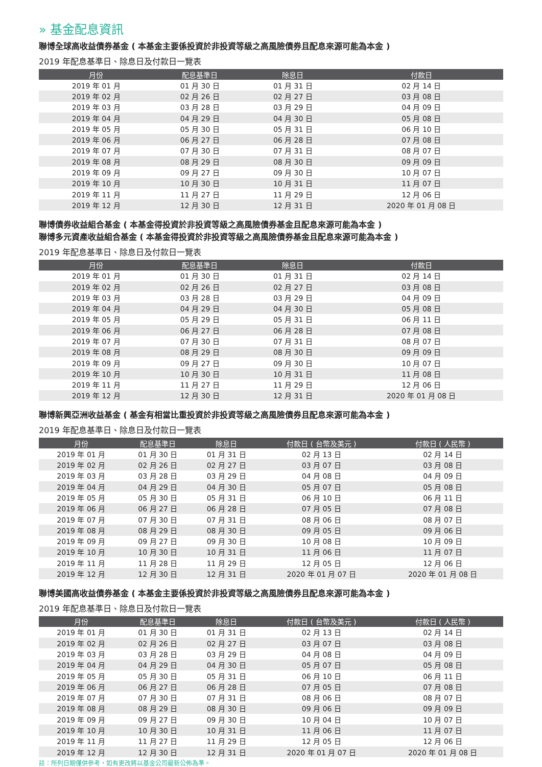» 基金配息資訊
聯博全球高收益債券基金 ( 本基金主要係投資於非投資等級之高風險債券且配息來源可能為本金 )
2019 年配息基準日、除息日及付款日一覽表
| 月份 | 配息基準日 | 除息日 | 付款日 |
| --- | --- | --- | --- |
| 2019 年 01 月 | 01 月 30 日 | 01 月 31 日 | 02 月 14 日 |
| 2019 年 02 月 | 02 月 26 日 | 02 月 27 日 | 03 月 08 日 |
| 2019 年 03 月 | 03 月 28 日 | 03 月 29 日 | 04 月 09 日 |
| 2019 年 04 月 | 04 月 29 日 | 04 月 30 日 | 05 月 08 日 |
| 2019 年 05 月 | 05 月 30 日 | 05 月 31 日 | 06 月 10 日 |
| 2019 年 06 月 | 06 月 27 日 | 06 月 28 日 | 07 月 08 日 |
| 2019 年 07 月 | 07 月 30 日 | 07 月 31 日 | 08 月 07 日 |
| 2019 年 08 月 | 08 月 29 日 | 08 月 30 日 | 09 月 09 日 |
| 2019 年 09 月 | 09 月 27 日 | 09 月 30 日 | 10 月 07 日 |
| 2019 年 10 月 | 10 月 30 日 | 10 月 31 日 | 11 月 07 日 |
| 2019 年 11 月 | 11 月 27 日 | 11 月 29 日 | 12 月 06 日 |
| 2019 年 12 月 | 12 月 30 日 | 12 月 31 日 | 2020 年 01 月 08 日 |
聯博債券收益組合基金 ( 本基金得投資於非投資等級之高風險債券基金且配息來源可能為本金 )
聯博多元資產收益組合基金 ( 本基金得投資於非投資等級之高風險債券基金且配息來源可能為本金 )
2019 年配息基準日、除息日及付款日一覽表
| 月份 | 配息基準日 | 除息日 | 付款日 |
| --- | --- | --- | --- |
| 2019 年 01 月 | 01 月 30 日 | 01 月 31 日 | 02 月 14 日 |
| 2019 年 02 月 | 02 月 26 日 | 02 月 27 日 | 03 月 08 日 |
| 2019 年 03 月 | 03 月 28 日 | 03 月 29 日 | 04 月 09 日 |
| 2019 年 04 月 | 04 月 29 日 | 04 月 30 日 | 05 月 08 日 |
| 2019 年 05 月 | 05 月 29 日 | 05 月 31 日 | 06 月 11 日 |
| 2019 年 06 月 | 06 月 27 日 | 06 月 28 日 | 07 月 08 日 |
| 2019 年 07 月 | 07 月 30 日 | 07 月 31 日 | 08 月 07 日 |
| 2019 年 08 月 | 08 月 29 日 | 08 月 30 日 | 09 月 09 日 |
| 2019 年 09 月 | 09 月 27 日 | 09 月 30 日 | 10 月 07 日 |
| 2019 年 10 月 | 10 月 30 日 | 10 月 31 日 | 11 月 08 日 |
| 2019 年 11 月 | 11 月 27 日 | 11 月 29 日 | 12 月 06 日 |
| 2019 年 12 月 | 12 月 30 日 | 12 月 31 日 | 2020 年 01 月 08 日 |
聯博新興亞洲收益基金 ( 基金有相當比重投資於非投資等級之高風險債券且配息來源可能為本金 )
2019 年配息基準日、除息日及付款日一覽表
| 月份 | 配息基準日 | 除息日 | 付款日 ( 台幣及美元 ) | 付款日 ( 人民幣 ) |
| --- | --- | --- | --- | --- |
| 2019 年 01 月 | 01 月 30 日 | 01 月 31 日 | 02 月 13 日 | 02 月 14 日 |
| 2019 年 02 月 | 02 月 26 日 | 02 月 27 日 | 03 月 07 日 | 03 月 08 日 |
| 2019 年 03 月 | 03 月 28 日 | 03 月 29 日 | 04 月 08 日 | 04 月 09 日 |
| 2019 年 04 月 | 04 月 29 日 | 04 月 30 日 | 05 月 07 日 | 05 月 08 日 |
| 2019 年 05 月 | 05 月 30 日 | 05 月 31 日 | 06 月 10 日 | 06 月 11 日 |
| 2019 年 06 月 | 06 月 27 日 | 06 月 28 日 | 07 月 05 日 | 07 月 08 日 |
| 2019 年 07 月 | 07 月 30 日 | 07 月 31 日 | 08 月 06 日 | 08 月 07 日 |
| 2019 年 08 月 | 08 月 29 日 | 08 月 30 日 | 09 月 05 日 | 09 月 06 日 |
| 2019 年 09 月 | 09 月 27 日 | 09 月 30 日 | 10 月 08 日 | 10 月 09 日 |
| 2019 年 10 月 | 10 月 30 日 | 10 月 31 日 | 11 月 06 日 | 11 月 07 日 |
| 2019 年 11 月 | 11 月 28 日 | 11 月 29 日 | 12 月 05 日 | 12 月 06 日 |
| 2019 年 12 月 | 12 月 30 日 | 12 月 31 日 | 2020 年 01 月 07 日 | 2020 年 01 月 08 日 |
聯博美國高收益債券基金 ( 本基金主要係投資於非投資等級之高風險債券且配息來源可能為本金 )
2019 年配息基準日、除息日及付款日一覽表
| 月份 | 配息基準日 | 除息日 | 付款日 ( 台幣及美元 ) | 付款日 ( 人民幣 ) |
| --- | --- | --- | --- | --- |
| 2019 年 01 月 | 01 月 30 日 | 01 月 31 日 | 02 月 13 日 | 02 月 14 日 |
| 2019 年 02 月 | 02 月 26 日 | 02 月 27 日 | 03 月 07 日 | 03 月 08 日 |
| 2019 年 03 月 | 03 月 28 日 | 03 月 29 日 | 04 月 08 日 | 04 月 09 日 |
| 2019 年 04 月 | 04 月 29 日 | 04 月 30 日 | 05 月 07 日 | 05 月 08 日 |
| 2019 年 05 月 | 05 月 30 日 | 05 月 31 日 | 06 月 10 日 | 06 月 11 日 |
| 2019 年 06 月 | 06 月 27 日 | 06 月 28 日 | 07 月 05 日 | 07 月 08 日 |
| 2019 年 07 月 | 07 月 30 日 | 07 月 31 日 | 08 月 06 日 | 08 月 07 日 |
| 2019 年 08 月 | 08 月 29 日 | 08 月 30 日 | 09 月 06 日 | 09 月 09 日 |
| 2019 年 09 月 | 09 月 27 日 | 09 月 30 日 | 10 月 04 日 | 10 月 07 日 |
| 2019 年 10 月 | 10 月 30 日 | 10 月 31 日 | 11 月 06 日 | 11 月 07 日 |
| 2019 年 11 月 | 11 月 27 日 | 11 月 29 日 | 12 月 05 日 | 12 月 06 日 |
| 2019 年 12 月 | 12 月 30 日 | 12 月 31 日 | 2020 年 01 月 07 日 | 2020 年 01 月 08 日 |
註：所列日期僅供參考，如有更改將以基金公司最新公佈為準。